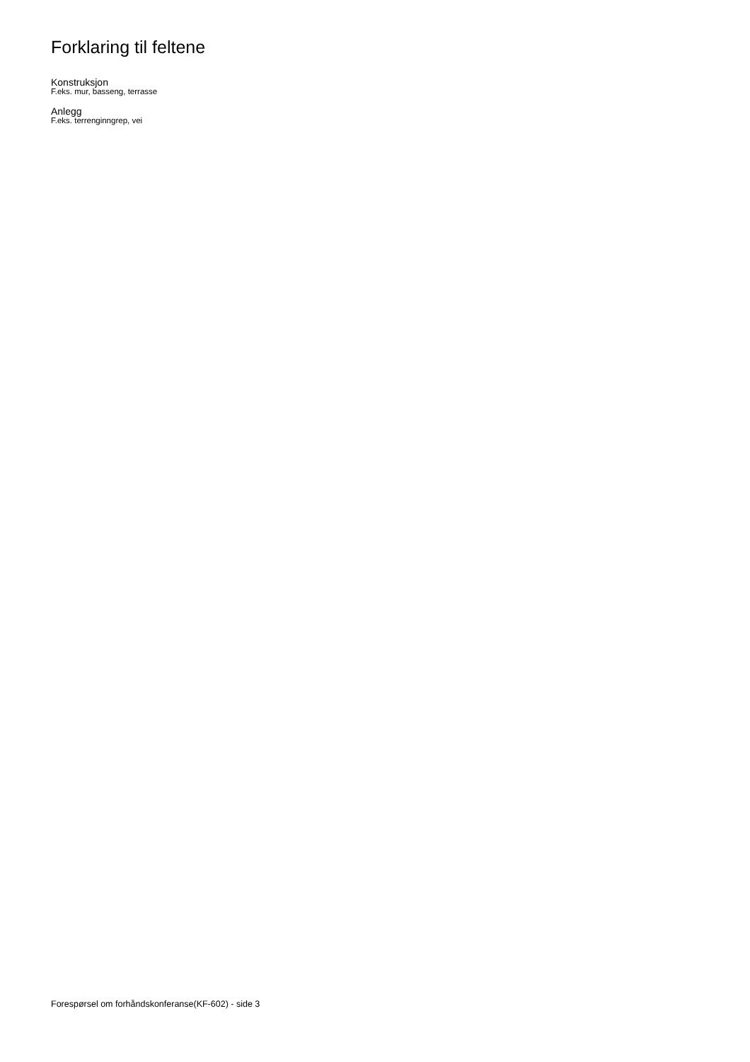Forklaring til feltene
Konstruksjon
F.eks. mur, basseng, terrasse
Anlegg
F.eks. terrenginngrep, vei
Forespørsel om forhåndskonferanse(KF-602) - side 3